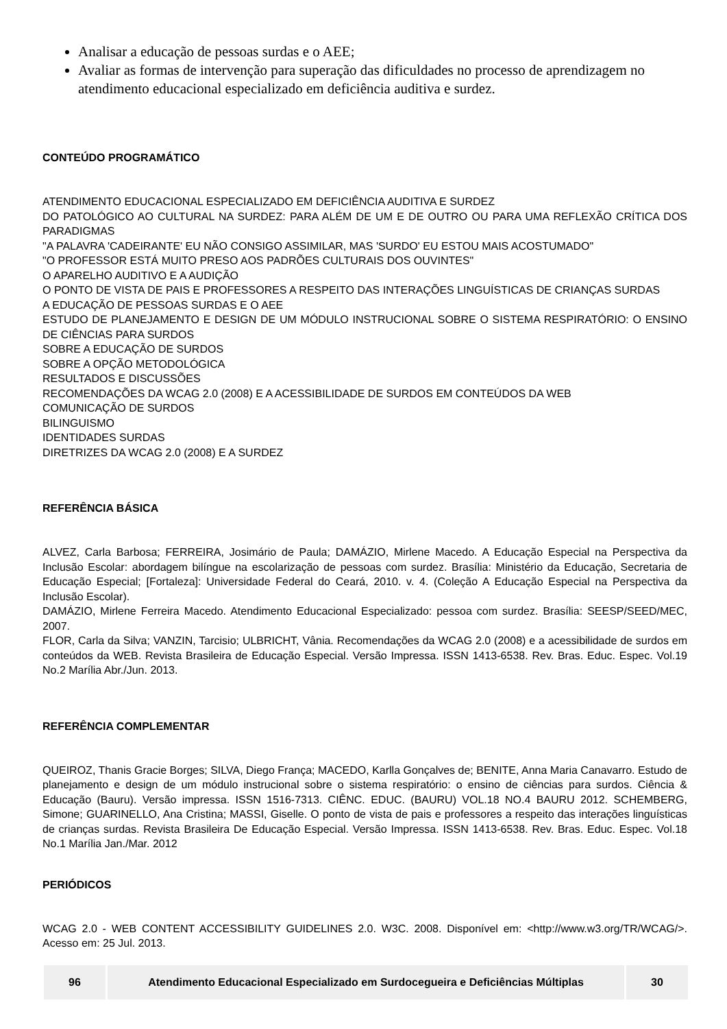Analisar a educação de pessoas surdas e o AEE;
Avaliar as formas de intervenção para superação das dificuldades no processo de aprendizagem no atendimento educacional especializado em deficiência auditiva e surdez.
CONTEÚDO PROGRAMÁTICO
ATENDIMENTO EDUCACIONAL ESPECIALIZADO EM DEFICIÊNCIA AUDITIVA E SURDEZ
DO PATOLÓGICO AO CULTURAL NA SURDEZ: PARA ALÉM DE UM E DE OUTRO OU PARA UMA REFLEXÃO CRÍTICA DOS PARADIGMAS
"A PALAVRA 'CADEIRANTE' EU NÃO CONSIGO ASSIMILAR, MAS 'SURDO' EU ESTOU MAIS ACOSTUMADO"
"O PROFESSOR ESTÁ MUITO PRESO AOS PADRÕES CULTURAIS DOS OUVINTES"
O APARELHO AUDITIVO E A AUDIÇÃO
O PONTO DE VISTA DE PAIS E PROFESSORES A RESPEITO DAS INTERAÇÕES LINGUÍSTICAS DE CRIANÇAS SURDAS
A EDUCAÇÃO DE PESSOAS SURDAS E O AEE
ESTUDO DE PLANEJAMENTO E DESIGN DE UM MÓDULO INSTRUCIONAL SOBRE O SISTEMA RESPIRATÓRIO: O ENSINO DE CIÊNCIAS PARA SURDOS
SOBRE A EDUCAÇÃO DE SURDOS
SOBRE A OPÇÃO METODOLÓGICA
RESULTADOS E DISCUSSÕES
RECOMENDAÇÕES DA WCAG 2.0 (2008) E A ACESSIBILIDADE DE SURDOS EM CONTEÚDOS DA WEB
COMUNICAÇÃO DE SURDOS
BILINGUISMO
IDENTIDADES SURDAS
DIRETRIZES DA WCAG 2.0 (2008) E A SURDEZ
REFERÊNCIA BÁSICA
ALVEZ, Carla Barbosa; FERREIRA, Josimário de Paula; DAMÁZIO, Mirlene Macedo. A Educação Especial na Perspectiva da Inclusão Escolar: abordagem bilíngue na escolarização de pessoas com surdez. Brasília: Ministério da Educação, Secretaria de Educação Especial; [Fortaleza]: Universidade Federal do Ceará, 2010. v. 4. (Coleção A Educação Especial na Perspectiva da Inclusão Escolar).
DAMÁZIO, Mirlene Ferreira Macedo. Atendimento Educacional Especializado: pessoa com surdez. Brasília: SEESP/SEED/MEC, 2007.
FLOR, Carla da Silva; VANZIN, Tarcisio; ULBRICHT, Vânia. Recomendações da WCAG 2.0 (2008) e a acessibilidade de surdos em conteúdos da WEB. Revista Brasileira de Educação Especial. Versão Impressa. ISSN 1413-6538. Rev. Bras. Educ. Espec. Vol.19 No.2 Marília Abr./Jun. 2013.
REFERÊNCIA COMPLEMENTAR
QUEIROZ, Thanis Gracie Borges; SILVA, Diego França; MACEDO, Karlla Gonçalves de; BENITE, Anna Maria Canavarro. Estudo de planejamento e design de um módulo instrucional sobre o sistema respiratório: o ensino de ciências para surdos. Ciência & Educação (Bauru). Versão impressa. ISSN 1516-7313. CIÊNC. EDUC. (BAURU) VOL.18 NO.4 BAURU 2012. SCHEMBERG, Simone; GUARINELLO, Ana Cristina; MASSI, Giselle. O ponto de vista de pais e professores a respeito das interações linguísticas de crianças surdas. Revista Brasileira De Educação Especial. Versão Impressa. ISSN 1413-6538. Rev. Bras. Educ. Espec. Vol.18 No.1 Marília Jan./Mar. 2012
PERIÓDICOS
WCAG 2.0 - WEB CONTENT ACCESSIBILITY GUIDELINES 2.0. W3C. 2008. Disponível em: <http://www.w3.org/TR/WCAG/>. Acesso em: 25 Jul. 2013.
| 96 | Atendimento Educacional Especializado em Surdocegueira e Deficiências Múltiplas | 30 |